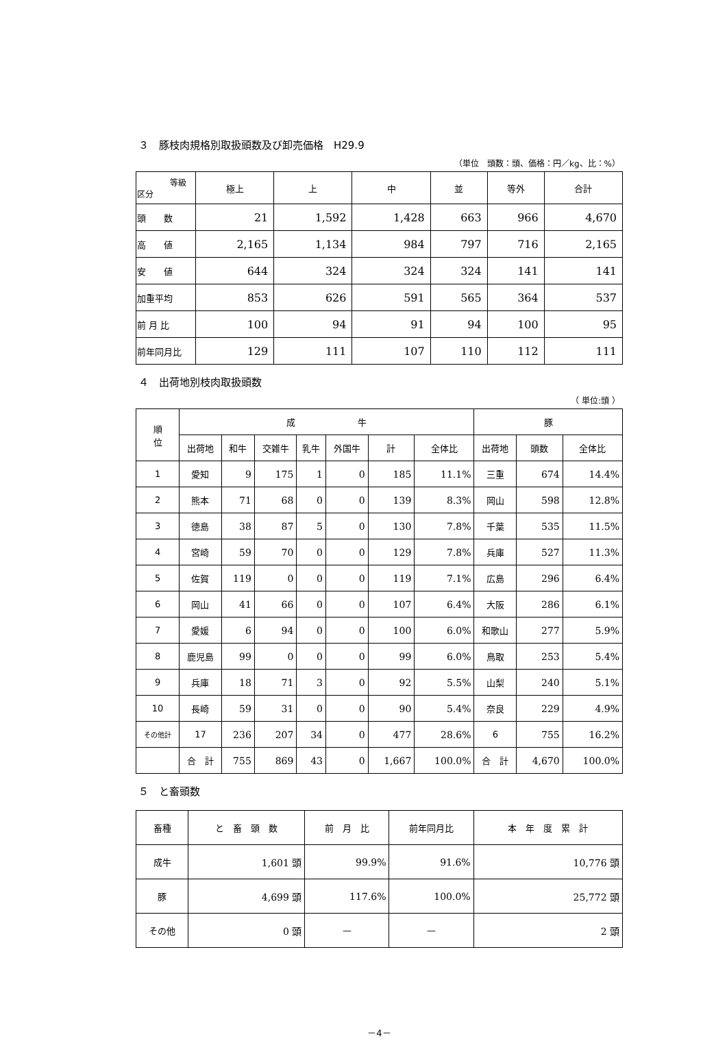３　豚枝肉規格別取扱頭数及び卸売価格　H29.9
（単位　頭数：頭、価格：円／kg、比：%）
| 等級 区分 | 極上 | 上 | 中 | 並 | 等外 | 合計 |
| --- | --- | --- | --- | --- | --- | --- |
| 頭 数 | 21 | 1,592 | 1,428 | 663 | 966 | 4,670 |
| 高 値 | 2,165 | 1,134 | 984 | 797 | 716 | 2,165 |
| 安 値 | 644 | 324 | 324 | 324 | 141 | 141 |
| 加重平均 | 853 | 626 | 591 | 565 | 364 | 537 |
| 前 月 比 | 100 | 94 | 91 | 94 | 100 | 95 |
| 前年同月比 | 129 | 111 | 107 | 110 | 112 | 111 |
４　出荷地別枝肉取扱頭数
（ 単位:頭 ）
| 順 位 | 成 牛 | | | | | | | 豚 | | |
| --- | --- | --- | --- | --- | --- | --- | --- | --- | --- | --- |
| | 出荷地 | 和牛 | 交雑牛 | 乳牛 | 外国牛 | 計 | 全体比 | 出荷地 | 頭数 | 全体比 |
| 1 | 愛知 | 9 | 175 | 1 | 0 | 185 | 11.1% | 三重 | 674 | 14.4% |
| 2 | 熊本 | 71 | 68 | 0 | 0 | 139 | 8.3% | 岡山 | 598 | 12.8% |
| 3 | 徳島 | 38 | 87 | 5 | 0 | 130 | 7.8% | 千葉 | 535 | 11.5% |
| 4 | 宮崎 | 59 | 70 | 0 | 0 | 129 | 7.8% | 兵庫 | 527 | 11.3% |
| 5 | 佐賀 | 119 | 0 | 0 | 0 | 119 | 7.1% | 広島 | 296 | 6.4% |
| 6 | 岡山 | 41 | 66 | 0 | 0 | 107 | 6.4% | 大阪 | 286 | 6.1% |
| 7 | 愛媛 | 6 | 94 | 0 | 0 | 100 | 6.0% | 和歌山 | 277 | 5.9% |
| 8 | 鹿児島 | 99 | 0 | 0 | 0 | 99 | 6.0% | 鳥取 | 253 | 5.4% |
| 9 | 兵庫 | 18 | 71 | 3 | 0 | 92 | 5.5% | 山梨 | 240 | 5.1% |
| 10 | 長崎 | 59 | 31 | 0 | 0 | 90 | 5.4% | 奈良 | 229 | 4.9% |
| その他計 | 17 | 236 | 207 | 34 | 0 | 477 | 28.6% | 6 | 755 | 16.2% |
| | 合 計 | 755 | 869 | 43 | 0 | 1,667 | 100.0% | 合 計 | 4,670 | 100.0% |
５　と畜頭数
| 畜種 | と 畜 頭 数 | 前 月 比 | 前年同月比 | 本 年 度 累 計 |
| --- | --- | --- | --- | --- |
| 成牛 | 1,601 頭 | 99.9% | 91.6% | 10,776 頭 |
| 豚 | 4,699 頭 | 117.6% | 100.0% | 25,772 頭 |
| その他 | 0 頭 | — | — | 2 頭 |
－4－